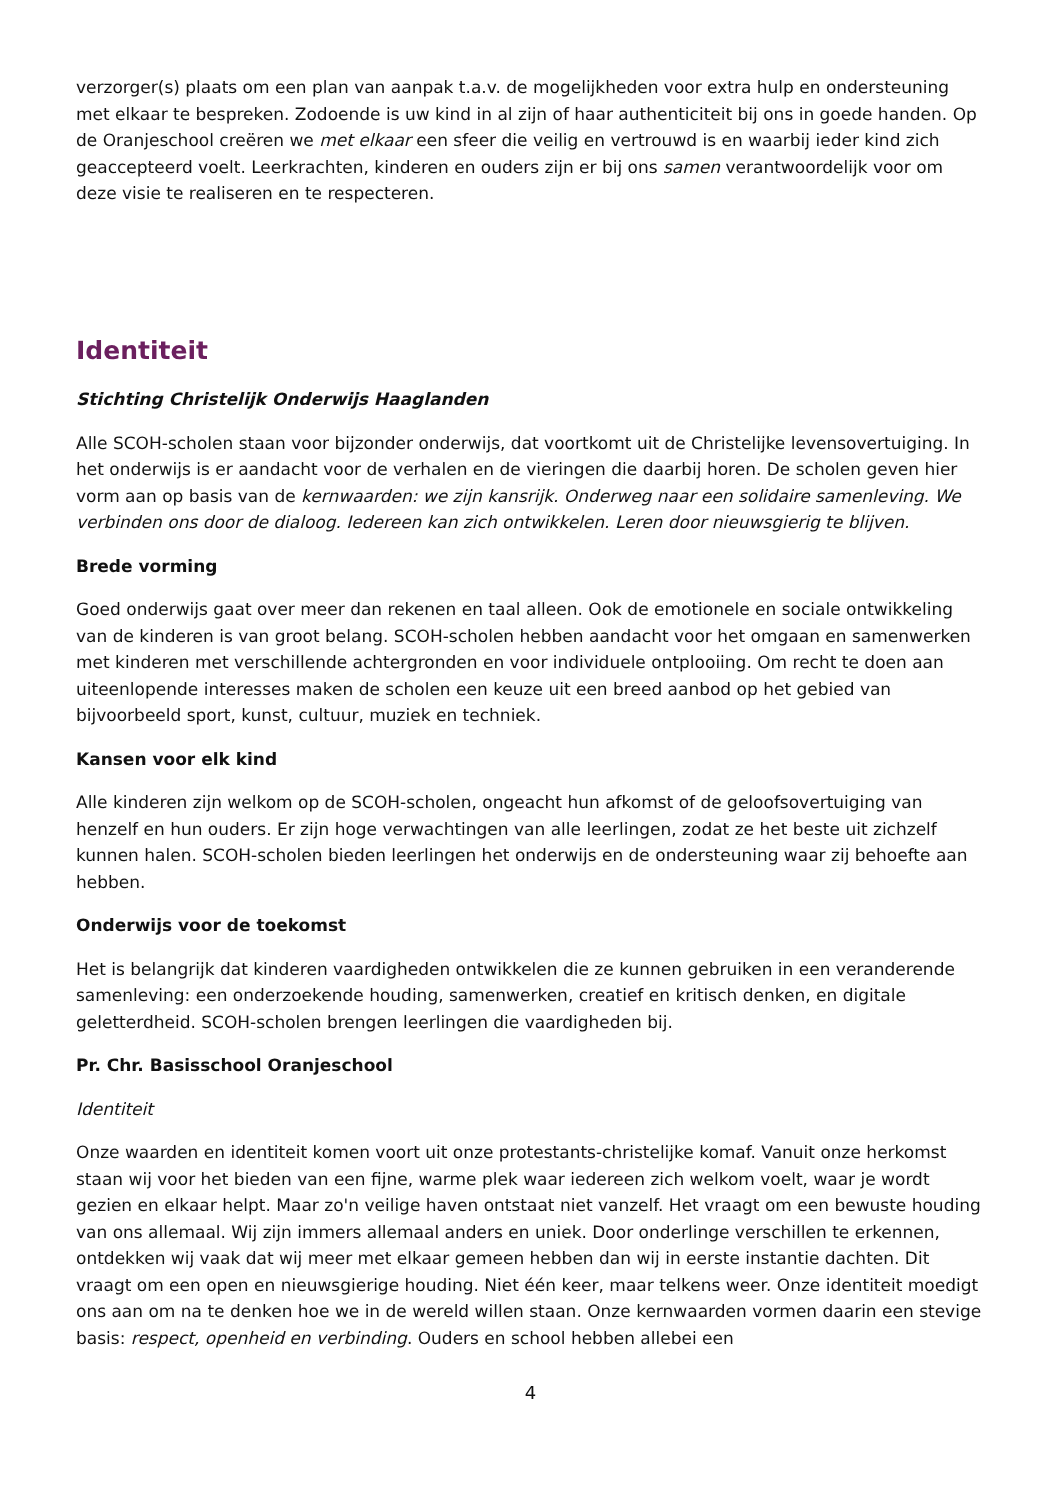verzorger(s) plaats om een plan van aanpak t.a.v. de mogelijkheden voor extra hulp en ondersteuning met elkaar te bespreken. Zodoende is uw kind in al zijn of haar authenticiteit bij ons in goede handen. Op de Oranjeschool creëren we met elkaar een sfeer die veilig en vertrouwd is en waarbij ieder kind zich geaccepteerd voelt. Leerkrachten, kinderen en ouders zijn er bij ons samen verantwoordelijk voor om deze visie te realiseren en te respecteren.
Identiteit
Stichting Christelijk Onderwijs Haaglanden
Alle SCOH-scholen staan voor bijzonder onderwijs, dat voortkomt uit de Christelijke levensovertuiging. In het onderwijs is er aandacht voor de verhalen en de vieringen die daarbij horen. De scholen geven hier vorm aan op basis van de kernwaarden: we zijn kansrijk. Onderweg naar een solidaire samenleving. We verbinden ons door de dialoog. Iedereen kan zich ontwikkelen. Leren door nieuwsgierig te blijven.
Brede vorming
Goed onderwijs gaat over meer dan rekenen en taal alleen. Ook de emotionele en sociale ontwikkeling van de kinderen is van groot belang. SCOH-scholen hebben aandacht voor het omgaan en samenwerken met kinderen met verschillende achtergronden en voor individuele ontplooiing. Om recht te doen aan uiteenlopende interesses maken de scholen een keuze uit een breed aanbod op het gebied van bijvoorbeeld sport, kunst, cultuur, muziek en techniek.
Kansen voor elk kind
Alle kinderen zijn welkom op de SCOH-scholen, ongeacht hun afkomst of de geloofsovertuiging van henzelf en hun ouders. Er zijn hoge verwachtingen van alle leerlingen, zodat ze het beste uit zichzelf kunnen halen. SCOH-scholen bieden leerlingen het onderwijs en de ondersteuning waar zij behoefte aan hebben.
Onderwijs voor de toekomst
Het is belangrijk dat kinderen vaardigheden ontwikkelen die ze kunnen gebruiken in een veranderende samenleving: een onderzoekende houding, samenwerken, creatief en kritisch denken, en digitale geletterdheid. SCOH-scholen brengen leerlingen die vaardigheden bij.
Pr. Chr. Basisschool Oranjeschool
Identiteit
Onze waarden en identiteit komen voort uit onze protestants-christelijke komaf. Vanuit onze herkomst staan wij voor het bieden van een fijne, warme plek waar iedereen zich welkom voelt, waar je wordt gezien en elkaar helpt. Maar zo'n veilige haven ontstaat niet vanzelf. Het vraagt om een bewuste houding van ons allemaal. Wij zijn immers allemaal anders en uniek. Door onderlinge verschillen te erkennen, ontdekken wij vaak dat wij meer met elkaar gemeen hebben dan wij in eerste instantie dachten. Dit vraagt om een open en nieuwsgierige houding. Niet één keer, maar telkens weer. Onze identiteit moedigt ons aan om na te denken hoe we in de wereld willen staan. Onze kernwaarden vormen daarin een stevige basis: respect, openheid en verbinding. Ouders en school hebben allebei een
4